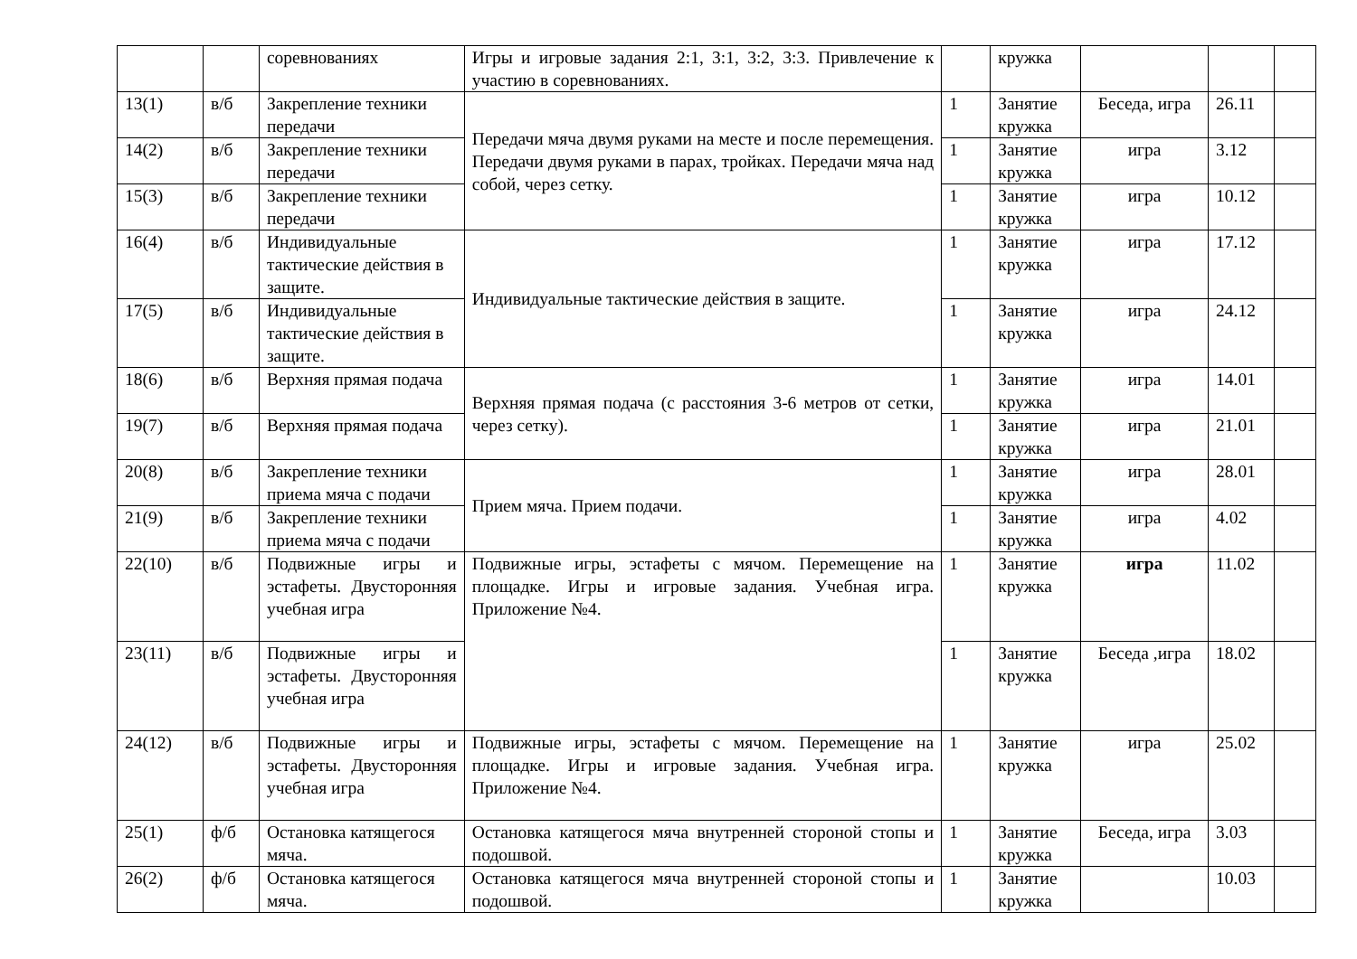| | | соревнованиях | Игры и игровые задания 2:1, 3:1, 3:2, 3:3. Привлечение к участию в соревнованиях. | | кружка | | | |
| 13(1) | в/б | Закрепление техники передачи | Передачи мяча двумя руками на месте и после перемещения. Передачи двумя руками в парах, тройках. Передачи мяча над собой, через сетку. | 1 | Занятие кружка | Беседа, игра | 26.11 | |
| 14(2) | в/б | Закрепление техники передачи | | 1 | Занятие кружка | игра | 3.12 | |
| 15(3) | в/б | Закрепление техники передачи | | 1 | Занятие кружка | игра | 10.12 | |
| 16(4) | в/б | Индивидуальные тактические действия в защите. | Индивидуальные тактические действия в защите. | 1 | Занятие кружка | игра | 17.12 | |
| 17(5) | в/б | Индивидуальные тактические действия в защите. | | 1 | Занятие кружка | игра | 24.12 | |
| 18(6) | в/б | Верхняя прямая подача | Верхняя прямая подача (с расстояния 3-6 метров от сетки, через сетку). | 1 | Занятие кружка | игра | 14.01 | |
| 19(7) | в/б | Верхняя прямая подача | | 1 | Занятие кружка | игра | 21.01 | |
| 20(8) | в/б | Закрепление техники приема мяча с подачи | Прием мяча. Прием подачи. | 1 | Занятие кружка | игра | 28.01 | |
| 21(9) | в/б | Закрепление техники приема мяча с подачи | | 1 | Занятие кружка | игра | 4.02 | |
| 22(10) | в/б | Подвижные игры и эстафеты. Двусторонняя учебная игра | Подвижные игры, эстафеты с мячом. Перемещение на площадке. Игры и игровые задания. Учебная игра. Приложение №4. | 1 | Занятие кружка | игра | 11.02 | |
| 23(11) | в/б | Подвижные игры и эстафеты. Двусторонняя учебная игра | | 1 | Занятие кружка | Беседа ,игра | 18.02 | |
| 24(12) | в/б | Подвижные игры и эстафеты. Двусторонняя учебная игра | Подвижные игры, эстафеты с мячом. Перемещение на площадке. Игры и игровые задания. Учебная игра. Приложение №4. | 1 | Занятие кружка | игра | 25.02 | |
| 25(1) | ф/б | Остановка катящегося мяча. | Остановка катящегося мяча внутренней стороной стопы и подошвой. | 1 | Занятие кружка | Беседа, игра | 3.03 | |
| 26(2) | ф/б | Остановка катящегося мяча. | Остановка катящегося мяча внутренней стороной стопы и подошвой. | 1 | Занятие кружка | | 10.03 | |